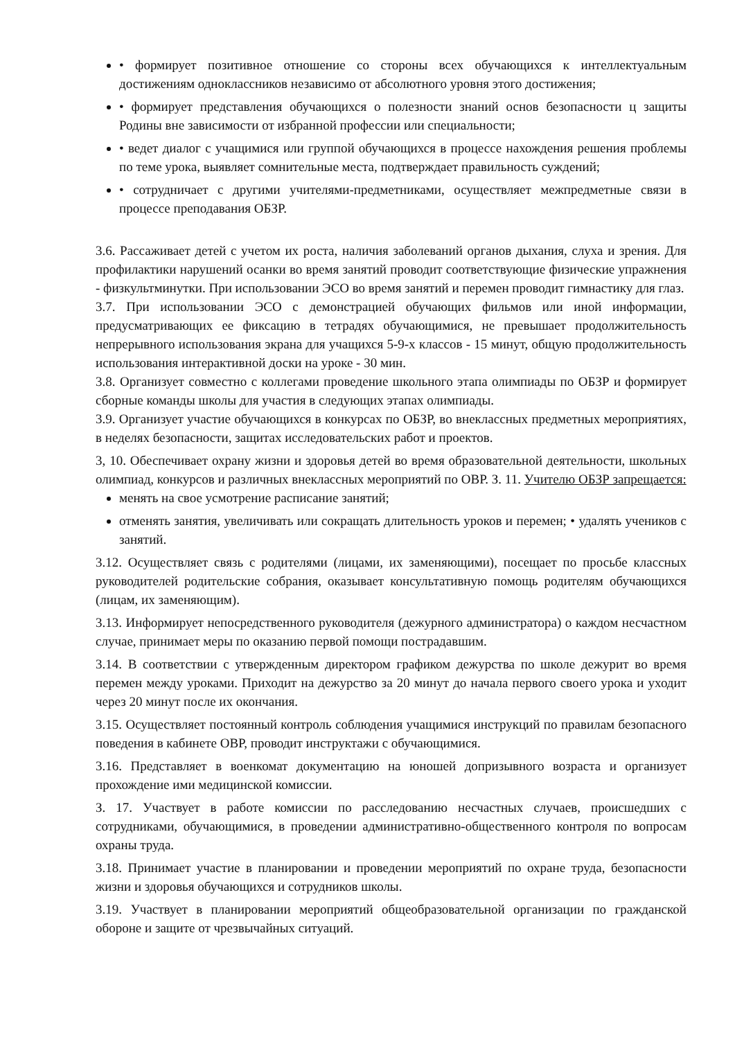• формирует позитивное отношение со стороны всех обучающихся к интеллектуальным достижениям одноклассников независимо от абсолютного уровня этого достижения;
• формирует представления обучающихся о полезности знаний основ безопасности ц защиты Родины вне зависимости от избранной профессии или специальности;
• ведет диалог с учащимися или группой обучающихся в процессе нахождения решения проблемы по теме урока, выявляет сомнительные места, подтверждает правильность суждений;
• сотрудничает с другими учителями-предметниками, осуществляет межпредметные связи в процессе преподавания ОБЗР.
3.6. Рассаживает детей с учетом их роста, наличия заболеваний органов дыхания, слуха и зрения. Для профилактики нарушений осанки во время занятий проводит соответствующие физические упражнения - физкультминутки. При использовании ЭСО во время занятий и перемен проводит гимнастику для глаз.
3.7. При использовании ЭСО с демонстрацией обучающих фильмов или иной информации, предусматривающих ее фиксацию в тетрадях обучающимися, не превышает продолжительность непрерывного использования экрана для учащихся 5-9-х классов - 15 минут, общую продолжительность использования интерактивной доски на уроке - 30 мин.
3.8. Организует совместно с коллегами проведение школьного этапа олимпиады по ОБЗР и формирует сборные команды школы для участия в следующих этапах олимпиады.
3.9. Организует участие обучающихся в конкурсах по ОБЗР, во внеклассных предметных мероприятиях, в неделях безопасности, защитах исследовательских работ и проектов.
3, 10. Обеспечивает охрану жизни и здоровья детей во время образовательной деятельности, школьных олимпиад, конкурсов и различных внеклассных мероприятий по ОВР. З. 11. Учителю ОБЗР запрещается:
менять на свое усмотрение расписание занятий;
отменять занятия, увеличивать или сокращать длительность уроков и перемен; • удалять учеников с занятий.
3.12. Осуществляет связь с родителями (лицами, их заменяющими), посещает по просьбе классных руководителей родительские собрания, оказывает консультативную помощь родителям обучающихся (лицам, их заменяющим).
3.13. Информирует непосредственного руководителя (дежурного администратора) о каждом несчастном случае, принимает меры по оказанию первой помощи пострадавшим.
3.14. В соответствии с утвержденным директором графиком дежурства по школе дежурит во время перемен между уроками. Приходит на дежурство за 20 минут до начала первого своего урока и уходит через 20 минут после их окончания.
3.15. Осуществляет постоянный контроль соблюдения учащимися инструкций по правилам безопасного поведения в кабинете ОВР, проводит инструктажи с обучающимися.
3.16. Представляет в военкомат документацию на юношей допризывного возраста и организует прохождение ими медицинской комиссии.
З. 17. Участвует в работе комиссии по расследованию несчастных случаев, происшедших с сотрудниками, обучающимися, в проведении административно-общественного контроля по вопросам охраны труда.
3.18. Принимает участие в планировании и проведении мероприятий по охране труда, безопасности жизни и здоровья обучающихся и сотрудников школы.
3.19. Участвует в планировании мероприятий общеобразовательной организации по гражданской обороне и защите от чрезвычайных ситуаций.